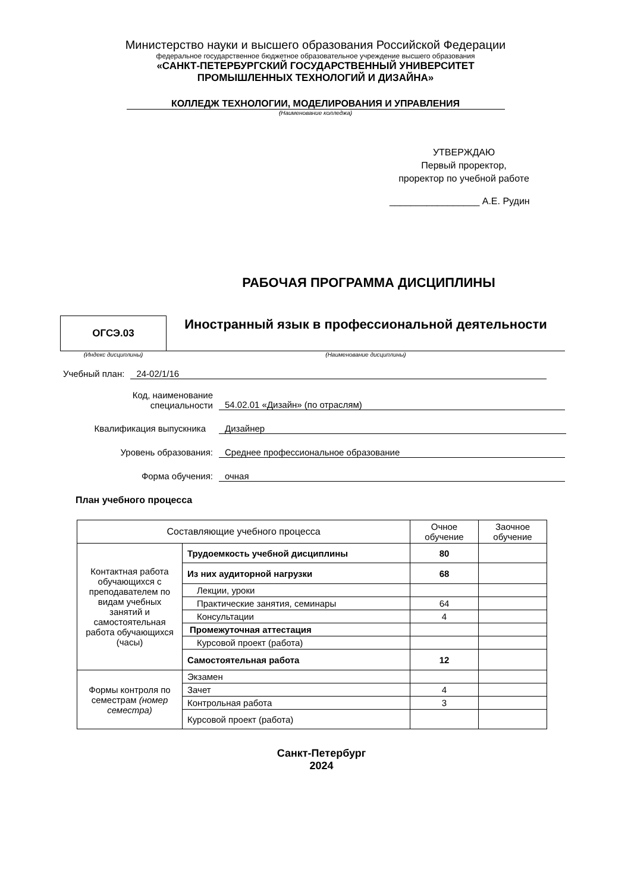Министерство науки и высшего образования Российской Федерации
федеральное государственное бюджетное образовательное учреждение высшего образования
«САНКТ-ПЕТЕРБУРГСКИЙ ГОСУДАРСТВЕННЫЙ УНИВЕРСИТЕТ
ПРОМЫШЛЕННЫХ ТЕХНОЛОГИЙ И ДИЗАЙНА»
КОЛЛЕДЖ ТЕХНОЛОГИИ, МОДЕЛИРОВАНИЯ И УПРАВЛЕНИЯ
(Наименование колледжа)
УТВЕРЖДАЮ
Первый проректор,
проректор по учебной работе
_________________ А.Е. Рудин
РАБОЧАЯ ПРОГРАММА ДИСЦИПЛИНЫ
ОГСЭ.03
Иностранный язык в профессиональной деятельности
(Индекс дисциплины) (Наименование дисциплины)
Учебный план: 24-02/1/16
Код, наименование
специальности 54.02.01 «Дизайн» (по отраслям)
Квалификация выпускника Дизайнер
Уровень образования: Среднее профессиональное образование
Форма обучения: очная
План учебного процесса
| Составляющие учебного процесса | | Очное обучение | Заочное обучение |
| --- | --- | --- | --- |
| Контактная работа обучающихся с преподавателем по видам учебных занятий и самостоятельная работа обучающихся (часы) | Трудоемкость учебной дисциплины | 80 | |
| | Из них аудиторной нагрузки | 68 | |
| | Лекции, уроки | | |
| | Практические занятия, семинары | 64 | |
| | Консультации | 4 | |
| | Промежуточная аттестация | | |
| | Курсовой проект (работа) | | |
| | Самостоятельная работа | 12 | |
| Формы контроля по семестрам (номер семестра) | Экзамен | | |
| | Зачет | 4 | |
| | Контрольная работа | 3 | |
| | Курсовой проект (работа) | | |
Санкт-Петербург
2024